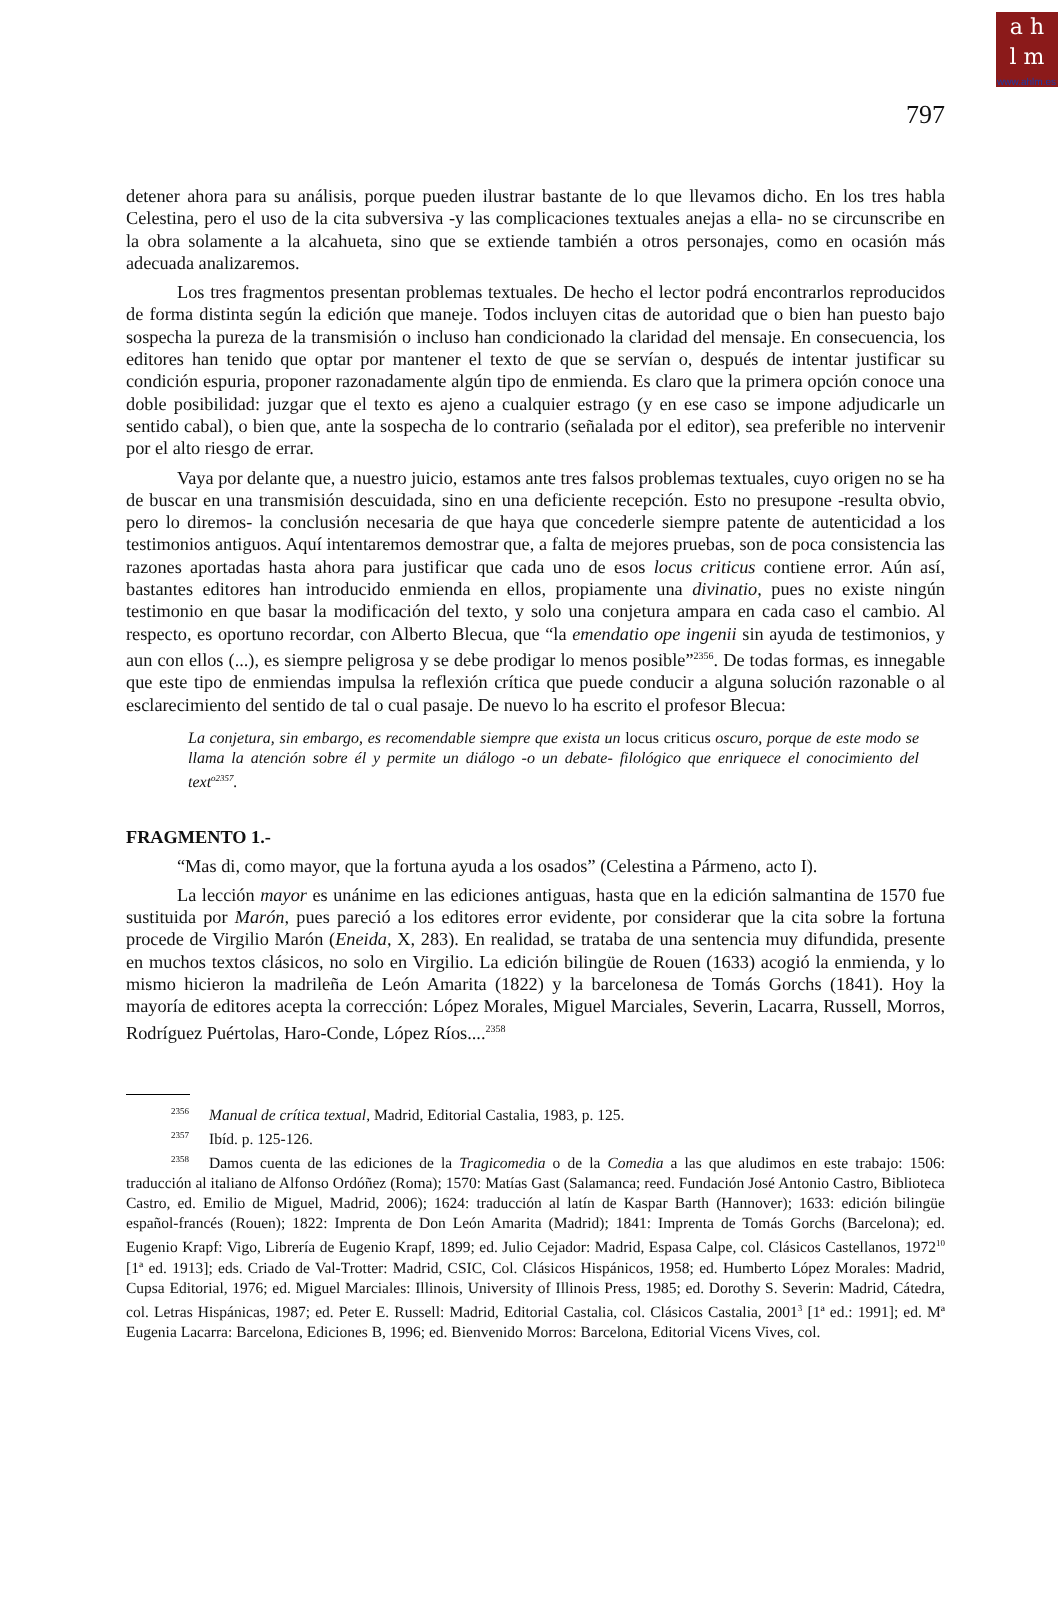a h
l m
www.ahlm.es
797
detener ahora para su análisis, porque pueden ilustrar bastante de lo que llevamos dicho. En los tres habla Celestina, pero el uso de la cita subversiva -y las complicaciones textuales anejas a ella- no se circunscribe en la obra solamente a la alcahueta, sino que se extiende también a otros personajes, como en ocasión más adecuada analizaremos.
Los tres fragmentos presentan problemas textuales. De hecho el lector podrá encontrarlos reproducidos de forma distinta según la edición que maneje. Todos incluyen citas de autoridad que o bien han puesto bajo sospecha la pureza de la transmisión o incluso han condicionado la claridad del mensaje. En consecuencia, los editores han tenido que optar por mantener el texto de que se servían o, después de intentar justificar su condición espuria, proponer razonadamente algún tipo de enmienda. Es claro que la primera opción conoce una doble posibilidad: juzgar que el texto es ajeno a cualquier estrago (y en ese caso se impone adjudicarle un sentido cabal), o bien que, ante la sospecha de lo contrario (señalada por el editor), sea preferible no intervenir por el alto riesgo de errar.
Vaya por delante que, a nuestro juicio, estamos ante tres falsos problemas textuales, cuyo origen no se ha de buscar en una transmisión descuidada, sino en una deficiente recepción. Esto no presupone -resulta obvio, pero lo diremos- la conclusión necesaria de que haya que concederle siempre patente de autenticidad a los testimonios antiguos. Aquí intentaremos demostrar que, a falta de mejores pruebas, son de poca consistencia las razones aportadas hasta ahora para justificar que cada uno de esos locus criticus contiene error. Aún así, bastantes editores han introducido enmienda en ellos, propiamente una divinatio, pues no existe ningún testimonio en que basar la modificación del texto, y solo una conjetura ampara en cada caso el cambio. Al respecto, es oportuno recordar, con Alberto Blecua, que “la emendatio ope ingenii sin ayuda de testimonios, y aun con ellos (...), es siempre peligrosa y se debe prodigar lo menos posible”<sup>2356</sup>. De todas formas, es innegable que este tipo de enmiendas impulsa la reflexión crítica que puede conducir a alguna solución razonable o al esclarecimiento del sentido de tal o cual pasaje. De nuevo lo ha escrito el profesor Blecua:
La conjetura, sin embargo, es recomendable siempre que exista un locus criticus oscuro, porque de este modo se llama la atención sobre él y permite un diálogo -o un debate- filológico que enriquece el conocimiento del text<sup>o2357</sup>.
FRAGMENTO 1.-
“Mas di, como mayor, que la fortuna ayuda a los osados” (Celestina a Pármeno, acto I).
La lección mayor es unánime en las ediciones antiguas, hasta que en la edición salmantina de 1570 fue sustituida por Marón, pues pareció a los editores error evidente, por considerar que la cita sobre la fortuna procede de Virgilio Marón (Eneida, X, 283). En realidad, se trataba de una sentencia muy difundida, presente en muchos textos clásicos, no solo en Virgilio. La edición bilingüe de Rouen (1633) acogió la enmienda, y lo mismo hicieron la madrileña de León Amarita (1822) y la barcelonesa de Tomás Gorchs (1841). Hoy la mayoría de editores acepta la corrección: López Morales, Miguel Marciales, Severin, Lacarra, Russell, Morros, Rodríguez Puértolas, Haro-Conde, López Ríos....<sup>2358</sup>
<sup>2356</sup>Manual de crítica textual, Madrid, Editorial Castalia, 1983, p. 125.
<sup>2357</sup>Ibíd. p. 125-126.
<sup>2358</sup>Damos cuenta de las ediciones de la Tragicomedia o de la Comedia a las que aludimos en este trabajo: 1506: traducción al italiano de Alfonso Ordóñez (Roma); 1570: Matías Gast (Salamanca; reed. Fundación José Antonio Castro, Biblioteca Castro, ed. Emilio de Miguel, Madrid, 2006); 1624: traducción al latín de Kaspar Barth (Hannover); 1633: edición bilingüe español-francés (Rouen); 1822: Imprenta de Don León Amarita (Madrid); 1841: Imprenta de Tomás Gorchs (Barcelona); ed. Eugenio Krapf: Vigo, Librería de Eugenio Krapf, 1899; ed. Julio Cejador: Madrid, Espasa Calpe, col. Clásicos Castellanos, 1972<sup>10</sup> [1ª ed. 1913]; eds. Criado de Val-Trotter: Madrid, CSIC, Col. Clásicos Hispánicos, 1958; ed. Humberto López Morales: Madrid, Cupsa Editorial, 1976; ed. Miguel Marciales: Illinois, University of Illinois Press, 1985; ed. Dorothy S. Severin: Madrid, Cátedra, col. Letras Hispánicas, 1987; ed. Peter E. Russell: Madrid, Editorial Castalia, col. Clásicos Castalia, 2001<sup>3</sup> [1ª ed.: 1991]; ed. Mª Eugenia Lacarra: Barcelona, Ediciones B, 1996; ed. Bienvenido Morros: Barcelona, Editorial Vicens Vives, col.